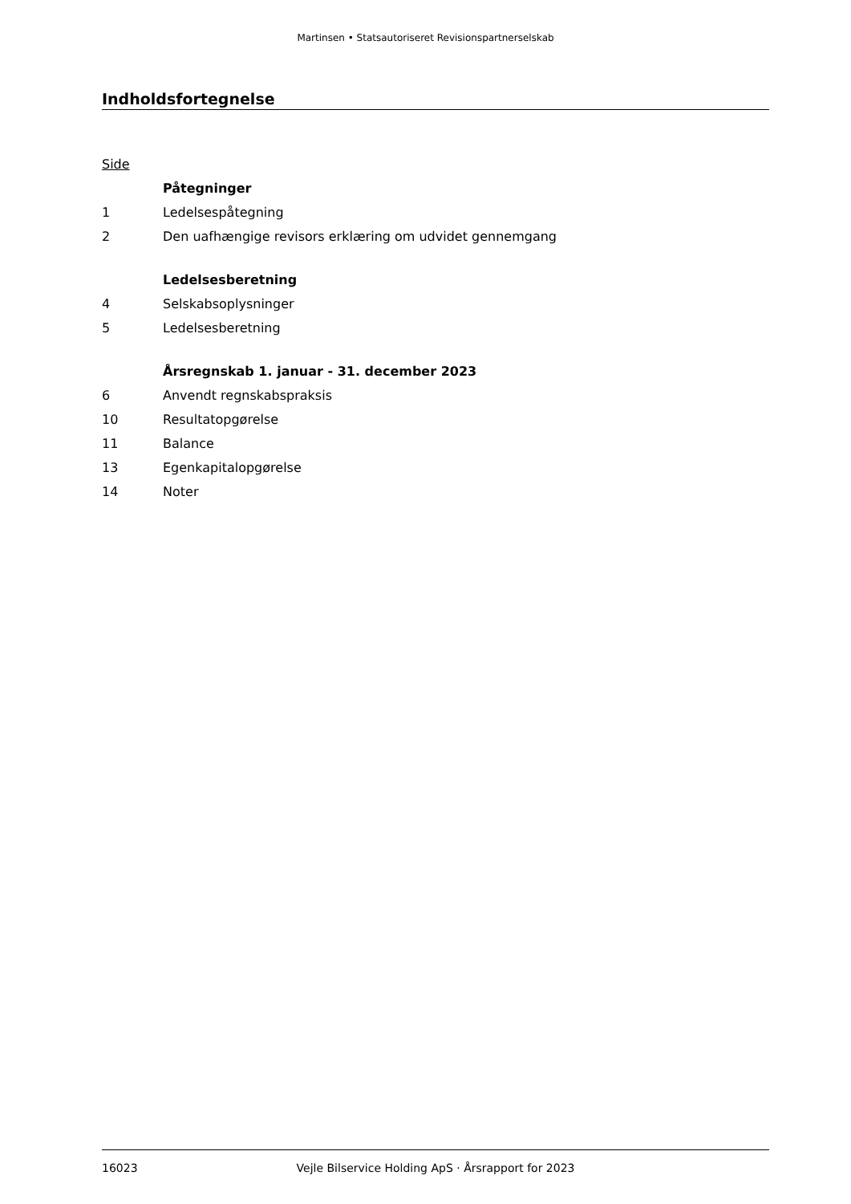Martinsen • Statsautoriseret Revisionspartnerselskab
Indholdsfortegnelse
Side
Påtegninger
1 Ledelsespåtegning
2 Den uafhængige revisors erklæring om udvidet gennemgang
Ledelsesberetning
4 Selskabsoplysninger
5 Ledelsesberetning
Årsregnskab 1. januar - 31. december 2023
6 Anvendt regnskabspraksis
10 Resultatopgørelse
11 Balance
13 Egenkapitalopgørelse
14 Noter
16023 Vejle Bilservice Holding ApS · Årsrapport for 2023